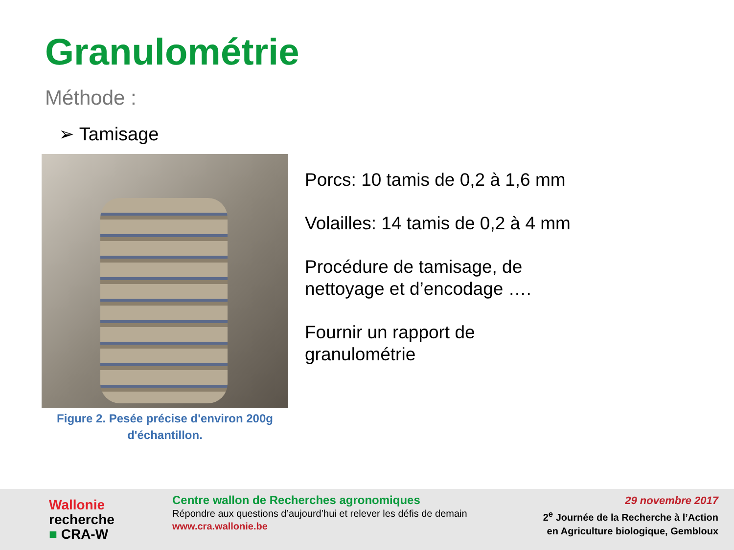Granulométrie
Méthode :
➢ Tamisage
Figure 2. Pesée précise d'environ 200g
d'échantillon.
Porcs: 10 tamis de 0,2 à 1,6 mm
Volailles: 14 tamis de 0,2 à 4 mm
Procédure de tamisage, de
nettoyage et d’encodage ….
Fournir un rapport de
granulométrie
Wallonie
recherche
■ CRA-W
Centre wallon de Recherches agronomiques
Répondre aux questions d’aujourd’hui et relever les défis de demain
www.cra.wallonie.be
29 novembre 2017
2<sup>e</sup> Journée de la Recherche à l’Action
en Agriculture biologique, Gembloux